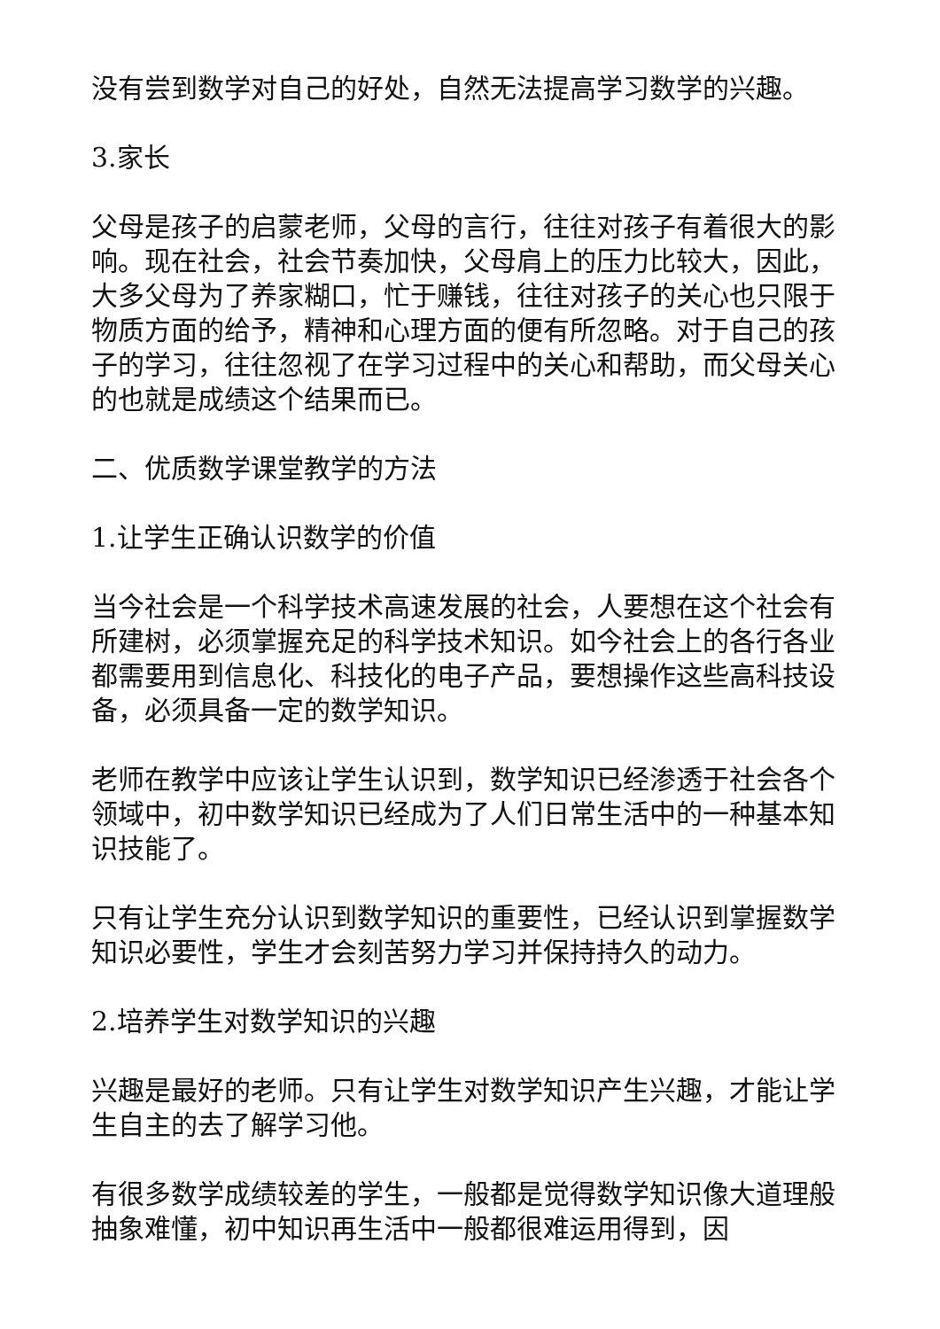没有尝到数学对自己的好处，自然无法提高学习数学的兴趣。
3.家长
父母是孩子的启蒙老师，父母的言行，往往对孩子有着很大的影响。现在社会，社会节奏加快，父母肩上的压力比较大，因此，大多父母为了养家糊口，忙于赚钱，往往对孩子的关心也只限于物质方面的给予，精神和心理方面的便有所忽略。对于自己的孩子的学习，往往忽视了在学习过程中的关心和帮助，而父母关心的也就是成绩这个结果而已。
二、优质数学课堂教学的方法
1.让学生正确认识数学的价值
当今社会是一个科学技术高速发展的社会，人要想在这个社会有所建树，必须掌握充足的科学技术知识。如今社会上的各行各业都需要用到信息化、科技化的电子产品，要想操作这些高科技设备，必须具备一定的数学知识。
老师在教学中应该让学生认识到，数学知识已经渗透于社会各个领域中，初中数学知识已经成为了人们日常生活中的一种基本知识技能了。
只有让学生充分认识到数学知识的重要性，已经认识到掌握数学知识必要性，学生才会刻苦努力学习并保持持久的动力。
2.培养学生对数学知识的兴趣
兴趣是最好的老师。只有让学生对数学知识产生兴趣，才能让学生自主的去了解学习他。
有很多数学成绩较差的学生，一般都是觉得数学知识像大道理般抽象难懂，初中知识再生活中一般都很难运用得到，因